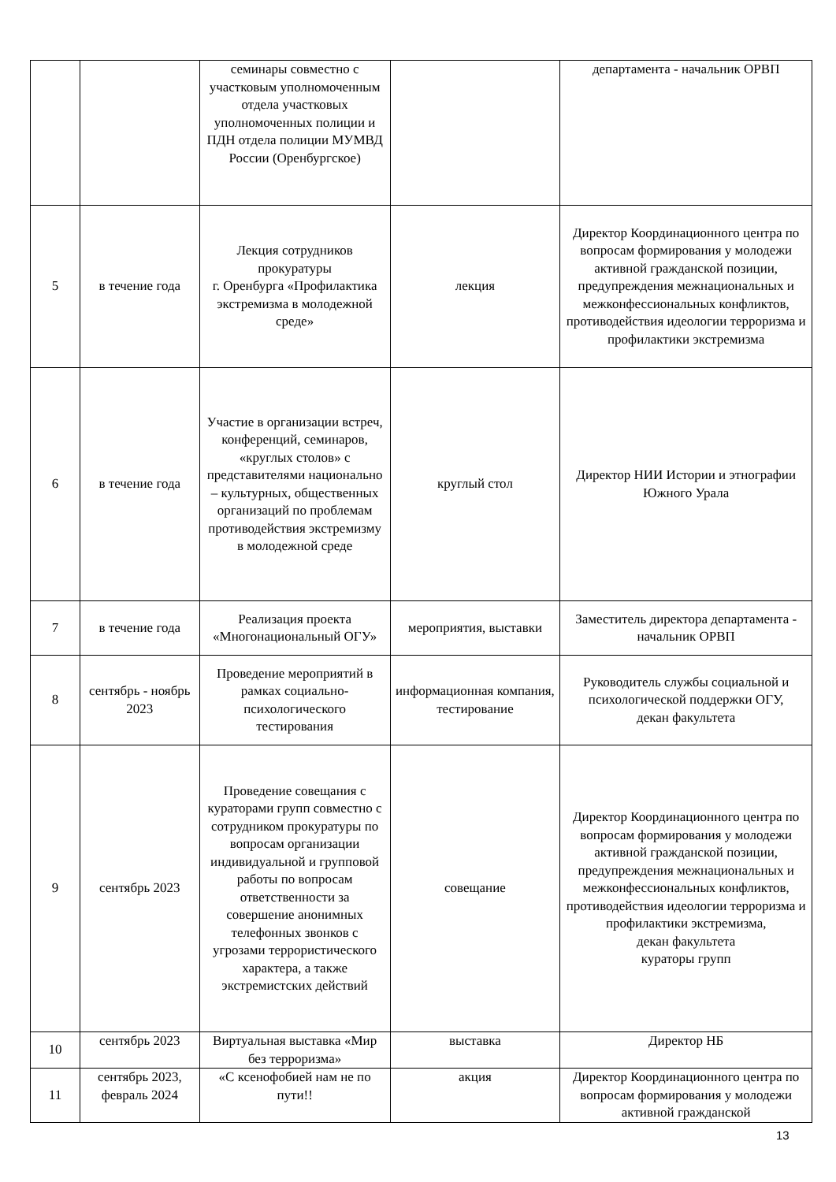| | | семинары совместно с участковым уполномоченным отдела участковых уполномоченных полиции и ПДН отдела полиции МУМВД России (Оренбургское) | | департамента - начальник ОРВП |
| 5 | в течение года | Лекция сотрудников прокуратуры г. Оренбурга «Профилактика экстремизма в молодежной среде» | лекция | Директор Координационного центра по вопросам формирования у молодежи активной гражданской позиции, предупреждения межнациональных и межконфессиональных конфликтов, противодействия идеологии терроризма и профилактики экстремизма |
| 6 | в течение года | Участие в организации встреч, конференций, семинаров, «круглых столов» с представителями национально – культурных, общественных организаций по проблемам противодействия экстремизму в молодежной среде | круглый стол | Директор НИИ Истории и этнографии Южного Урала |
| 7 | в течение года | Реализация проекта «Многонациональный ОГУ» | мероприятия, выставки | Заместитель директора департамента - начальник ОРВП |
| 8 | сентябрь - ноябрь 2023 | Проведение мероприятий в рамках социально-психологического тестирования | информационная компания, тестирование | Руководитель службы социальной и психологической поддержки ОГУ, декан факультета |
| 9 | сентябрь 2023 | Проведение совещания с кураторами групп совместно с сотрудником прокуратуры по вопросам организации индивидуальной и групповой работы по вопросам ответственности за совершение анонимных телефонных звонков с угрозами террористического характера, а также экстремистских действий | совещание | Директор Координационного центра по вопросам формирования у молодежи активной гражданской позиции, предупреждения межнациональных и межконфессиональных конфликтов, противодействия идеологии терроризма и профилактики экстремизма, декан факультета кураторы групп |
| 10 | сентябрь 2023 | Виртуальная выставка «Мир без терроризма» | выставка | Директор НБ |
| 11 | сентябрь 2023, февраль 2024 | «С ксенофобией нам не по пути!! | акция | Директор Координационного центра по вопросам формирования у молодежи активной гражданской |
13